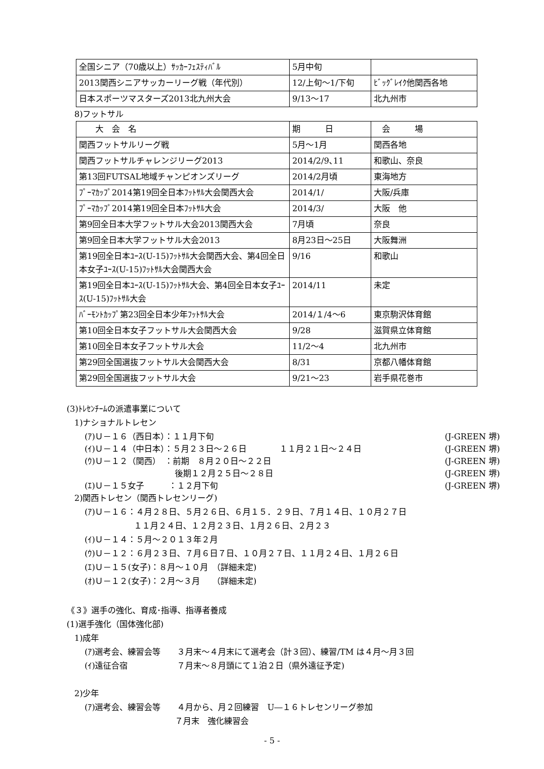| 全国シニア（70歳以上）ｻｯｶｰﾌｪｽﾃｨﾊﾞﾙ | 5月中旬 | |
| 2013関西シニアサッカーリーグ戦（年代別） | 12/上旬～1/下旬 | ﾋﾞｯｸﾞﾚｲｸ他関西各地 |
| 日本スポーツマスターズ2013北九州大会 | 9/13～17 | 北九州市 |
8)フットサル
| 大 会 名 | 期 日 | 会 場 |
| --- | --- | --- |
| 関西フットサルリーグ戦 | 5月～1月 | 関西各地 |
| 関西フットサルチャレンジリーグ2013 | 2014/2/9､11 | 和歌山、奈良 |
| 第13回FUTSAL地域チャンピオンズリーグ | 2014/2月頃 | 東海地方 |
| ﾌﾟｰﾏｶｯﾌﾟ2014第19回全日本ﾌｯﾄｻﾙ大会関西大会 | 2014/1/ | 大阪/兵庫 |
| ﾌﾟｰﾏｶｯﾌﾟ2014第19回全日本ﾌｯﾄｻﾙ大会 | 2014/3/ | 大阪 他 |
| 第9回全日本大学フットサル大会2013関西大会 | 7月頃 | 奈良 |
| 第9回全日本大学フットサル大会2013 | 8月23日～25日 | 大阪舞洲 |
| 第19回全日本ﾕｰｽ(U-15)ﾌｯﾄｻﾙ大会関西大会、第4回全日本女子ﾕｰｽ(U-15)ﾌｯﾄｻﾙ大会関西大会 | 9/16 | 和歌山 |
| 第19回全日本ﾕｰｽ(U-15)ﾌｯﾄｻﾙ大会、第4回全日本女子ﾕｰｽ(U-15)ﾌｯﾄｻﾙ大会 | 2014/11 | 未定 |
| ﾊﾞｰﾓﾝﾄｶｯﾌﾟ第23回全日本少年ﾌｯﾄｻﾙ大会 | 2014/１/4～6 | 東京駒沢体育館 |
| 第10回全日本女子フットサル大会関西大会 | 9/28 | 滋賀県立体育館 |
| 第10回全日本女子フットサル大会 | 11/2～4 | 北九州市 |
| 第29回全国選抜フットサル大会関西大会 | 8/31 | 京都八幡体育館 |
| 第29回全国選抜フットサル大会 | 9/21～23 | 岩手県花巻市 |
(3)ﾄﾚｾﾝﾁｰﾑの派遣事業について
1)ナショナルトレセン
(ｱ)Ｕ－１６（西日本）：１１月下旬 (J-GREEN 堺)
(ｲ)Ｕ－１４（中日本）：５月２３日～２６日　　　　１１月２１日～２４日 (J-GREEN 堺)
(ｳ)Ｕ－１２（関西）　：前期　８月２０日～２２日 (J-GREEN 堺)
　　　　　　　　　　　後期１２月２５日～２８日 (J-GREEN 堺)
(ｴ)Ｕ－１５女子　　　：１２月下旬 (J-GREEN 堺)
2)関西トレセン（関西トレセンリーグ)
(ｱ)Ｕ－１６：４月２８日、５月２６日、６月１５．２９日、７月１４日、１０月２７日
　　　　　　１１月２４日、１２月２３日、１月２６日、２月２３
(ｲ)Ｕ－１４：５月～２０１３年２月
(ｳ)Ｕ－１２：６月２３日、７月６日７日、１０月２７日、１１月２４日、１月２６日
(ｴ)Ｕ－１５(女子)：８月～１０月　（詳細未定)
(ｵ)Ｕ－１２(女子)：２月～３月　　（詳細未定)
《３》選手の強化、育成･指導、指導者養成
(1)選手強化（国体強化部)
1)成年
(ｱ)選考会、練習会等　　３月末～４月末にて選考会（計３回）、練習/TM は４月～月３回
(ｲ)遠征合宿　　　　　　７月末～８月頭にて１泊２日（県外遠征予定)
2)少年
(ｱ)選考会、練習会等　　４月から、月２回練習　U―１６トレセンリーグ参加
　　　　　　　　　　　７月末　強化練習会
- 5 -